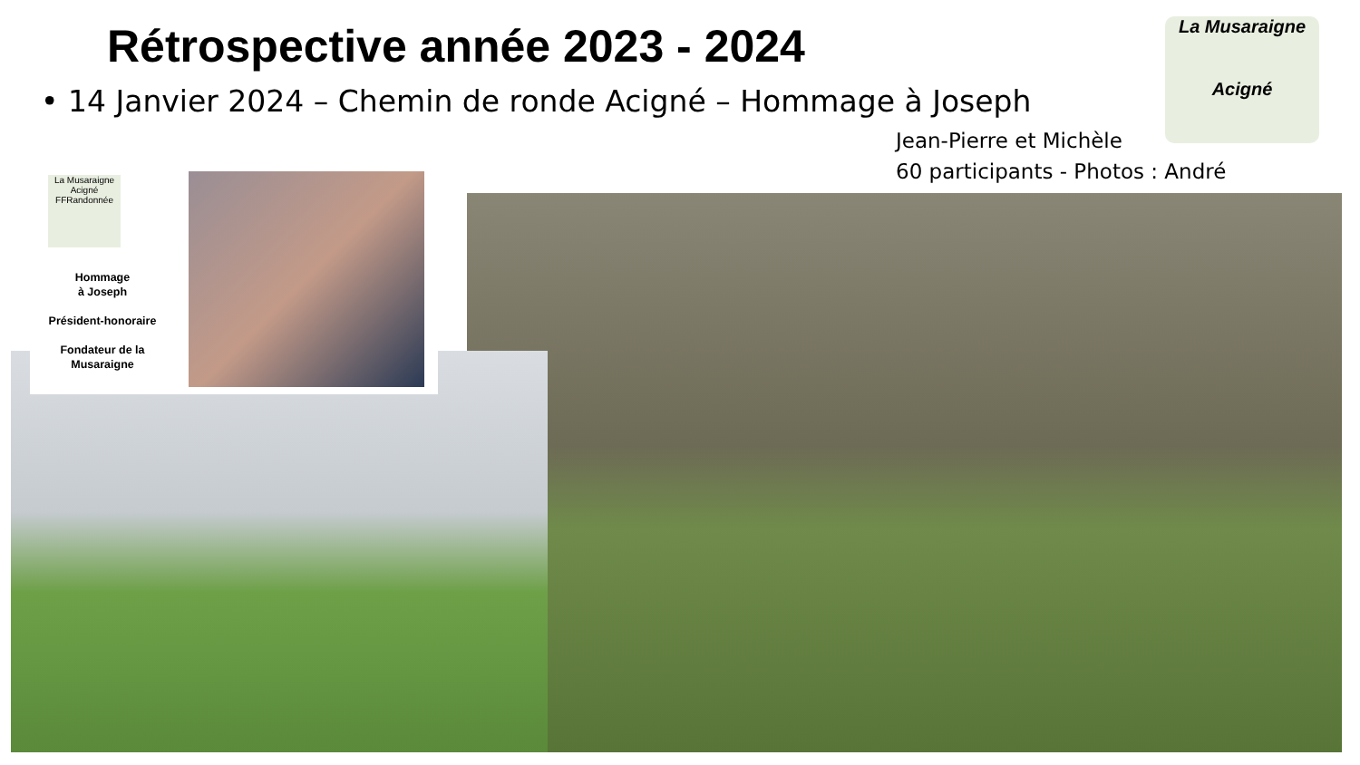Rétrospective année 2023 - 2024
• 14 Janvier 2024 – Chemin de ronde Acigné – Hommage à Joseph
Jean-Pierre et Michèle
60 participants - Photos : André
La Musaraigne
Acigné
La Musaraigne Acigné FFRandonnée
Hommage
à Joseph
Président-honoraire
Fondateur de la
Musaraigne